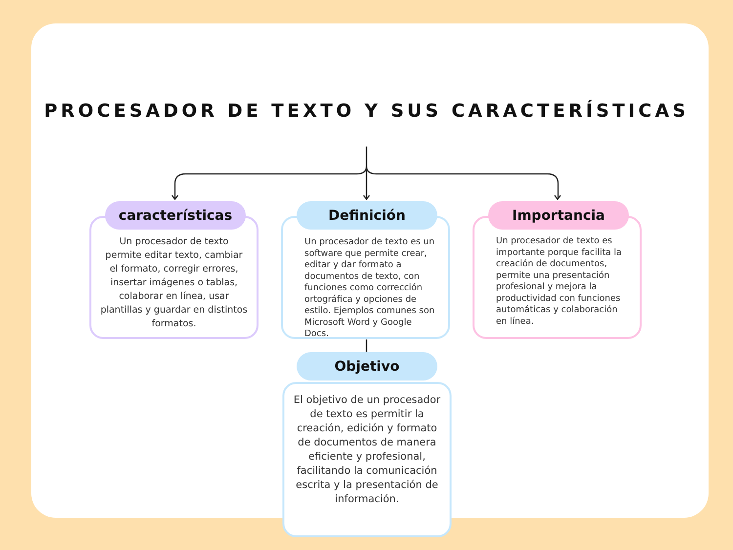PROCESADOR DE TEXTO Y SUS CARACTERÍSTICAS
Un procesador de texto permite editar texto, cambiar el formato, corregir errores, insertar imágenes o tablas, colaborar en línea, usar plantillas y guardar en distintos formatos.
características
Un procesador de texto es un software que permite crear, editar y dar formato a documentos de texto, con funciones como corrección ortográfica y opciones de estilo. Ejemplos comunes son Microsoft Word y Google Docs.
Definición
Un procesador de texto es importante porque facilita la creación de documentos, permite una presentación profesional y mejora la productividad con funciones automáticas y colaboración en línea.
Importancia
El objetivo de un procesador de texto es permitir la creación, edición y formato de documentos de manera eficiente y profesional, facilitando la comunicación escrita y la presentación de información.
Objetivo